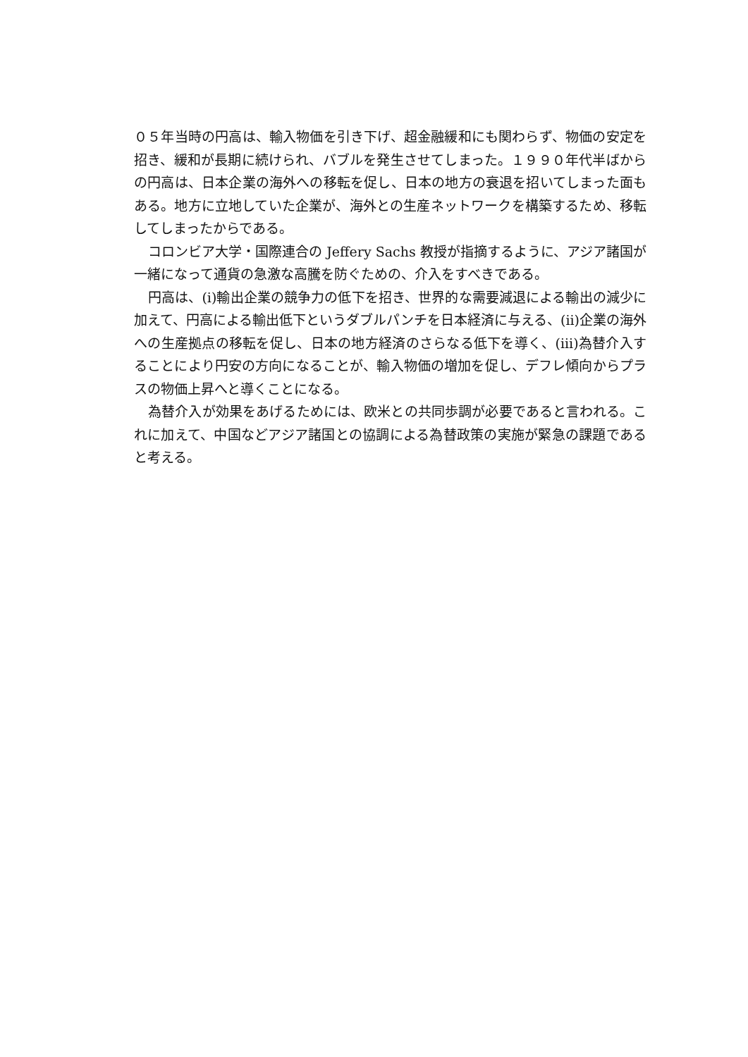０５年当時の円高は、輸入物価を引き下げ、超金融緩和にも関わらず、物価の安定を招き、緩和が長期に続けられ、バブルを発生させてしまった。１９９０年代半ばからの円高は、日本企業の海外への移転を促し、日本の地方の衰退を招いてしまった面もある。地方に立地していた企業が、海外との生産ネットワークを構築するため、移転してしまったからである。
コロンビア大学・国際連合の Jeffery Sachs 教授が指摘するように、アジア諸国が一緒になって通貨の急激な高騰を防ぐための、介入をすべきである。
円高は、(i)輸出企業の競争力の低下を招き、世界的な需要減退による輸出の減少に加えて、円高による輸出低下というダブルパンチを日本経済に与える、(ii)企業の海外への生産拠点の移転を促し、日本の地方経済のさらなる低下を導く、(iii)為替介入することにより円安の方向になることが、輸入物価の増加を促し、デフレ傾向からプラスの物価上昇へと導くことになる。
為替介入が効果をあげるためには、欧米との共同歩調が必要であると言われる。これに加えて、中国などアジア諸国との協調による為替政策の実施が緊急の課題であると考える。